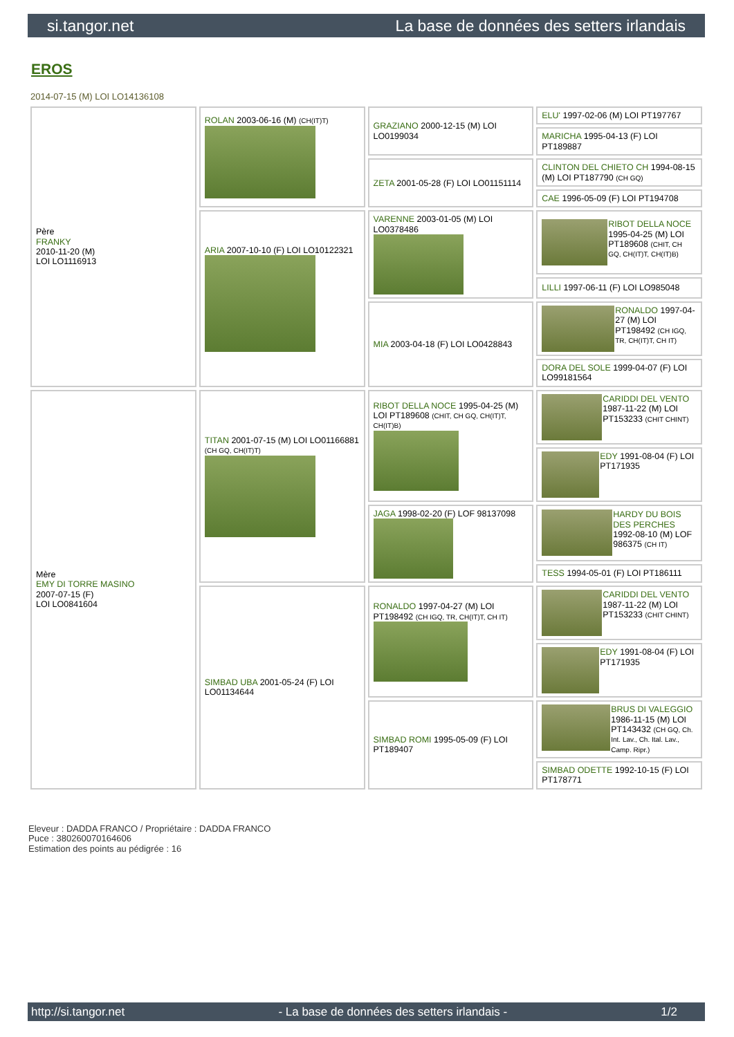si.tangor.net La base de données des setters irlandais
EROS
2014-07-15 (M) LOI LO14136108
| Père FRANKY 2010-11-20 (M) LOI LO1116913 | ROLAN 2003-06-16 (M) (CH(IT)T) | GRAZIANO 2000-12-15 (M) LOI LO0199034 | ELU' 1997-02-06 (M) LOI PT197767 |
| | | | MARICHA 1995-04-13 (F) LOI PT189887 |
| | | ZETA 2001-05-28 (F) LOI LO01151114 | CLINTON DEL CHIETO CH 1994-08-15 (M) LOI PT187790 (CH GQ) |
| | | | CAE 1996-05-09 (F) LOI PT194708 |
| | ARIA 2007-10-10 (F) LOI LO10122321 | VARENNE 2003-01-05 (M) LOI LO0378486 | RIBOT DELLA NOCE 1995-04-25 (M) LOI PT189608 (CHIT, CH GQ, CH(IT)T, CH(IT)B) |
| | | | LILLI 1997-06-11 (F) LOI LO985048 |
| | | MIA 2003-04-18 (F) LOI LO0428843 | RONALDO 1997-04-27 (M) LOI PT198492 (CH IGQ, TR, CH(IT)T, CH IT) |
| | | | DORA DEL SOLE 1999-04-07 (F) LOI LO99181564 |
| Mère EMY DI TORRE MASINO 2007-07-15 (F) LOI LO0841604 | TITAN 2001-07-15 (M) LOI LO01166881 (CH GQ, CH(IT)T) | RIBOT DELLA NOCE 1995-04-25 (M) LOI PT189608 (CHIT, CH GQ, CH(IT)T, CH(IT)B) | CARIDDI DEL VENTO 1987-11-22 (M) LOI PT153233 (CHIT CHINT) |
| | | | EDY 1991-08-04 (F) LOI PT171935 |
| | | JAGA 1998-02-20 (F) LOF 98137098 | HARDY DU BOIS DES PERCHES 1992-08-10 (M) LOF 986375 (CH IT) |
| | | | TESS 1994-05-01 (F) LOI PT186111 |
| | SIMBAD UBA 2001-05-24 (F) LOI LO01134644 | RONALDO 1997-04-27 (M) LOI PT198492 (CH IGQ, TR, CH(IT)T, CH IT) | CARIDDI DEL VENTO 1987-11-22 (M) LOI PT153233 (CHIT CHINT) |
| | | | EDY 1991-08-04 (F) LOI PT171935 |
| | | SIMBAD ROMI 1995-05-09 (F) LOI PT189407 | BRUS DI VALEGGIO 1986-11-15 (M) LOI PT143432 (CH GQ, Ch. Int. Lav., Ch. Ital. Lav., Camp. Ripr.) |
| | | | SIMBAD ODETTE 1992-10-15 (F) LOI PT178771 |
Eleveur : DADDA FRANCO / Propriétaire : DADDA FRANCO
Puce : 380260070164606
Estimation des points au pédigrée : 16
http://si.tangor.net - La base de données des setters irlandais - 1/2